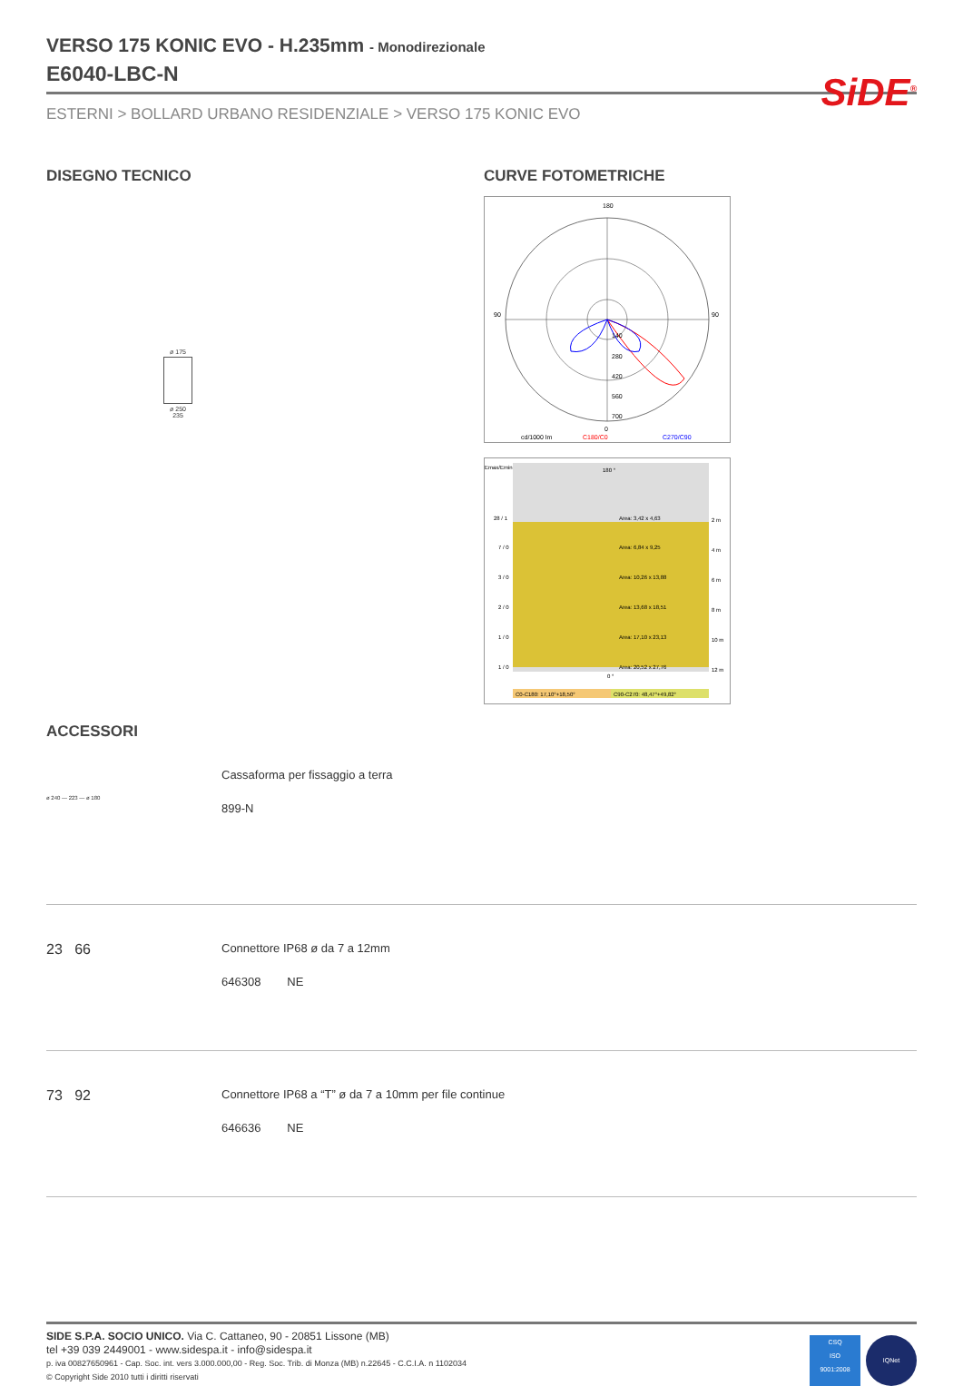SiDE<sup>®</sup>
VERSO 175 KONIC EVO - H.235mm - Monodirezionale
E6040-LBC-N
ESTERNI > BOLLARD URBANO RESIDENZIALE > VERSO 175 KONIC EVO
DISEGNO TECNICO
ø 175
ø 250
235
CURVE FOTOMETRICHE
180
90
90
0
140
280
420
560
700
cd/1000 lm
C180/C0
C270/C90
Emax/Emin
180 °
0 °
28 / 1
7 / 0
3 / 0
2 / 0
1 / 0
1 / 0
Area: 3,42 x 4,63
Area: 6,84 x 9,25
Area: 10,26 x 13,88
Area: 13,68 x 18,51
Area: 17,10 x 23,13
Area: 20,52 x 27,76
2 m
4 m
6 m
8 m
10 m
12 m
C0-C180: 17,10°+18,50°
C90-C270: 48,47°+49,82°
ACCESSORI
ø 240 — 223 — ø 180
Cassaforma per fissaggio a terra
899-N
23 66
Connettore IP68 ø da 7 a 12mm
646308 NE
73 92
Connettore IP68 a “T” ø da 7 a 10mm per file continue
646636 NE
SIDE S.P.A. SOCIO UNICO. Via C. Cattaneo, 90 - 20851 Lissone (MB)
tel +39 039 2449001 - www.sidespa.it - info@sidespa.it
p. iva 00827650961 - Cap. Soc. int. vers 3.000.000,00 - Reg. Soc. Trib. di Monza (MB) n.22645 - C.C.I.A. n 1102034
© Copyright Side 2010 tutti i diritti riservati
CSQ
ISO
9001:2008
IQNet